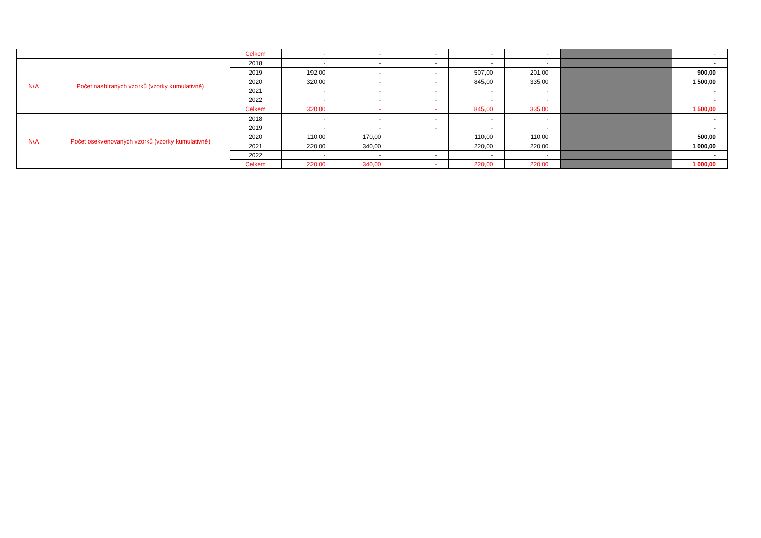| | | Celkem | - | - | - | - | - | | | - |
| N/A | Počet nasbíraných vzorků (vzorky kumulativně) | 2018 | - | - | - | - | - | | | - |
| | | 2019 | 192,00 | - | - | 507,00 | 201,00 | | | 900,00 |
| | | 2020 | 320,00 | - | - | 845,00 | 335,00 | | | 1 500,00 |
| | | 2021 | - | - | - | - | - | | | - |
| | | 2022 | - | - | - | - | - | | | - |
| | | Celkem | 320,00 | - | - | 845,00 | 335,00 | | | 1 500,00 |
| N/A | Počet osekvenovaných vzorků (vzorky kumulativně) | 2018 | - | - | - | - | - | | | - |
| | | 2019 | - | - | - | - | - | | | - |
| | | 2020 | 110,00 | 170,00 | | 110,00 | 110,00 | | | 500,00 |
| | | 2021 | 220,00 | 340,00 | | 220,00 | 220,00 | | | 1 000,00 |
| | | 2022 | - | - | - | - | - | | | - |
| | | Celkem | 220,00 | 340,00 | - | 220,00 | 220,00 | | | 1 000,00 |